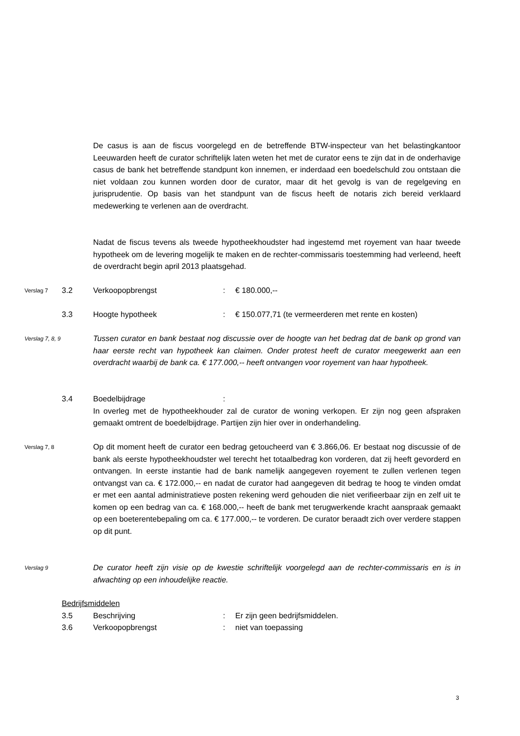De casus is aan de fiscus voorgelegd en de betreffende BTW-inspecteur van het belastingkantoor Leeuwarden heeft de curator schriftelijk laten weten het met de curator eens te zijn dat in de onderhavige casus de bank het betreffende standpunt kon innemen, er inderdaad een boedelschuld zou ontstaan die niet voldaan zou kunnen worden door de curator, maar dit het gevolg is van de regelgeving en jurisprudentie. Op basis van het standpunt van de fiscus heeft de notaris zich bereid verklaard medewerking te verlenen aan de overdracht.
Nadat de fiscus tevens als tweede hypotheekhoudster had ingestemd met royement van haar tweede hypotheek om de levering mogelijk te maken en de rechter-commissaris toestemming had verleend, heeft de overdracht begin april 2013 plaatsgehad.
Verslag 7
3.2 Verkoopopbrengst : € 180.000,--
3.3 Hoogte hypotheek : € 150.077,71 (te vermeerderen met rente en kosten)
Verslag 7, 8, 9
Tussen curator en bank bestaat nog discussie over de hoogte van het bedrag dat de bank op grond van haar eerste recht van hypotheek kan claimen. Onder protest heeft de curator meegewerkt aan een overdracht waarbij de bank ca. € 177.000,-- heeft ontvangen voor royement van haar hypotheek.
3.4 Boedelbijdrage :
In overleg met de hypotheekhouder zal de curator de woning verkopen. Er zijn nog geen afspraken gemaakt omtrent de boedelbijdrage. Partijen zijn hier over in onderhandeling.
Verslag 7, 8
Op dit moment heeft de curator een bedrag getoucheerd van € 3.866,06. Er bestaat nog discussie of de bank als eerste hypotheekhoudster wel terecht het totaalbedrag kon vorderen, dat zij heeft gevorderd en ontvangen. In eerste instantie had de bank namelijk aangegeven royement te zullen verlenen tegen ontvangst van ca. € 172.000,-- en nadat de curator had aangegeven dit bedrag te hoog te vinden omdat er met een aantal administratieve posten rekening werd gehouden die niet verifieerbaar zijn en zelf uit te komen op een bedrag van ca. € 168.000,-- heeft de bank met terugwerkende kracht aanspraak gemaakt op een boeterentebepaling om ca. € 177.000,-- te vorderen. De curator beraadt zich over verdere stappen op dit punt.
Verslag 9
De curator heeft zijn visie op de kwestie schriftelijk voorgelegd aan de rechter-commissaris en is in afwachting op een inhoudelijke reactie.
Bedrijfsmiddelen
3.5 Beschrijving : Er zijn geen bedrijfsmiddelen.
3.6 Verkoopopbrengst : niet van toepassing
3